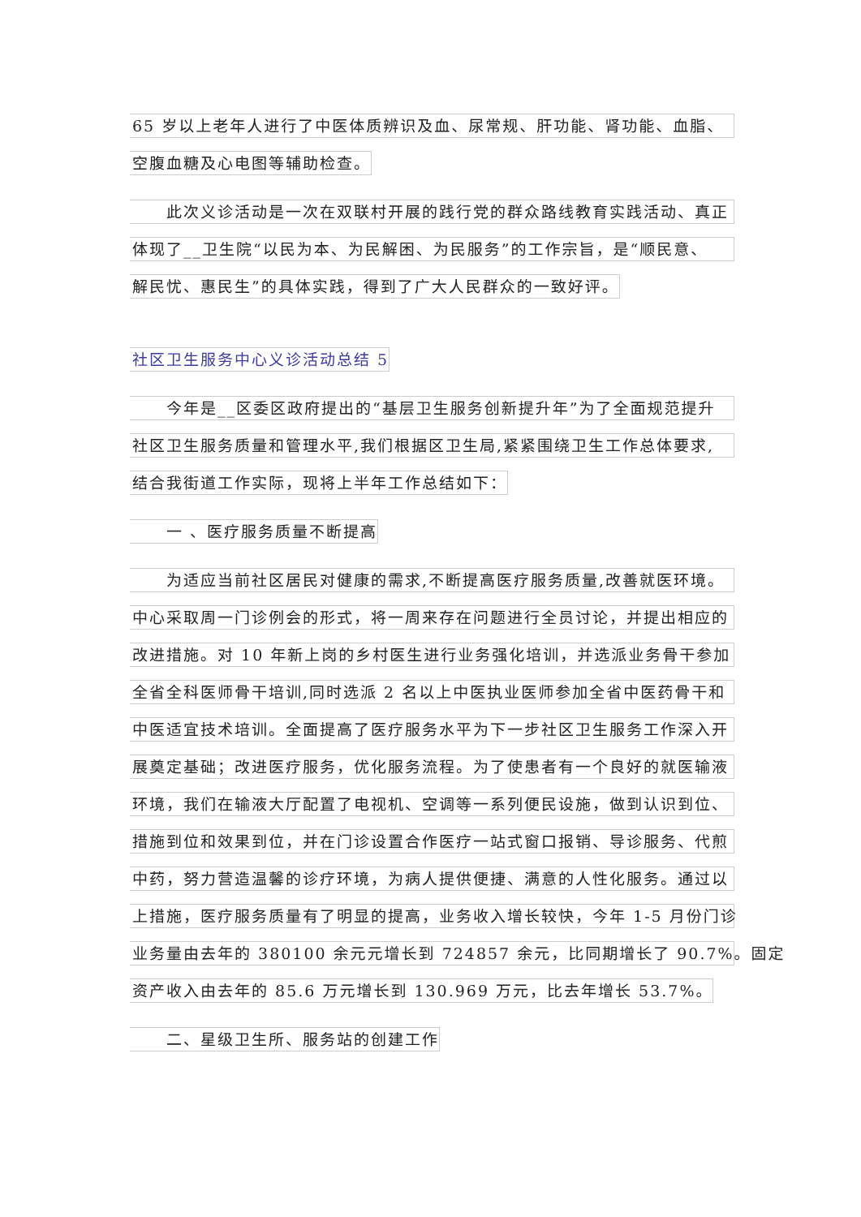65 岁以上老年人进行了中医体质辨识及血、尿常规、肝功能、肾功能、血脂、
空腹血糖及心电图等辅助检查。
　　此次义诊活动是一次在双联村开展的践行党的群众路线教育实践活动、真正
体现了__卫生院“以民为本、为民解困、为民服务”的工作宗旨，是“顺民意、
解民忧、惠民生”的具体实践，得到了广大人民群众的一致好评。
社区卫生服务中心义诊活动总结 5
　　今年是__区委区政府提出的“基层卫生服务创新提升年”为了全面规范提升
社区卫生服务质量和管理水平,我们根据区卫生局,紧紧围绕卫生工作总体要求,
结合我街道工作实际，现将上半年工作总结如下：
　　一 、医疗服务质量不断提高
　　为适应当前社区居民对健康的需求,不断提高医疗服务质量,改善就医环境。
中心采取周一门诊例会的形式，将一周来存在问题进行全员讨论，并提出相应的
改进措施。对 10 年新上岗的乡村医生进行业务强化培训，并选派业务骨干参加
全省全科医师骨干培训,同时选派 2 名以上中医执业医师参加全省中医药骨干和
中医适宜技术培训。全面提高了医疗服务水平为下一步社区卫生服务工作深入开
展奠定基础；改进医疗服务，优化服务流程。为了使患者有一个良好的就医输液
环境，我们在输液大厅配置了电视机、空调等一系列便民设施，做到认识到位、
措施到位和效果到位，并在门诊设置合作医疗一站式窗口报销、导诊服务、代煎
中药，努力营造温馨的诊疗环境，为病人提供便捷、满意的人性化服务。通过以
上措施，医疗服务质量有了明显的提高，业务收入增长较快，今年 1-5 月份门诊
业务量由去年的 380100 余元元增长到 724857 余元，比同期增长了 90.7%。固定
资产收入由去年的 85.6 万元增长到 130.969 万元，比去年增长 53.7%。
　　二、星级卫生所、服务站的创建工作